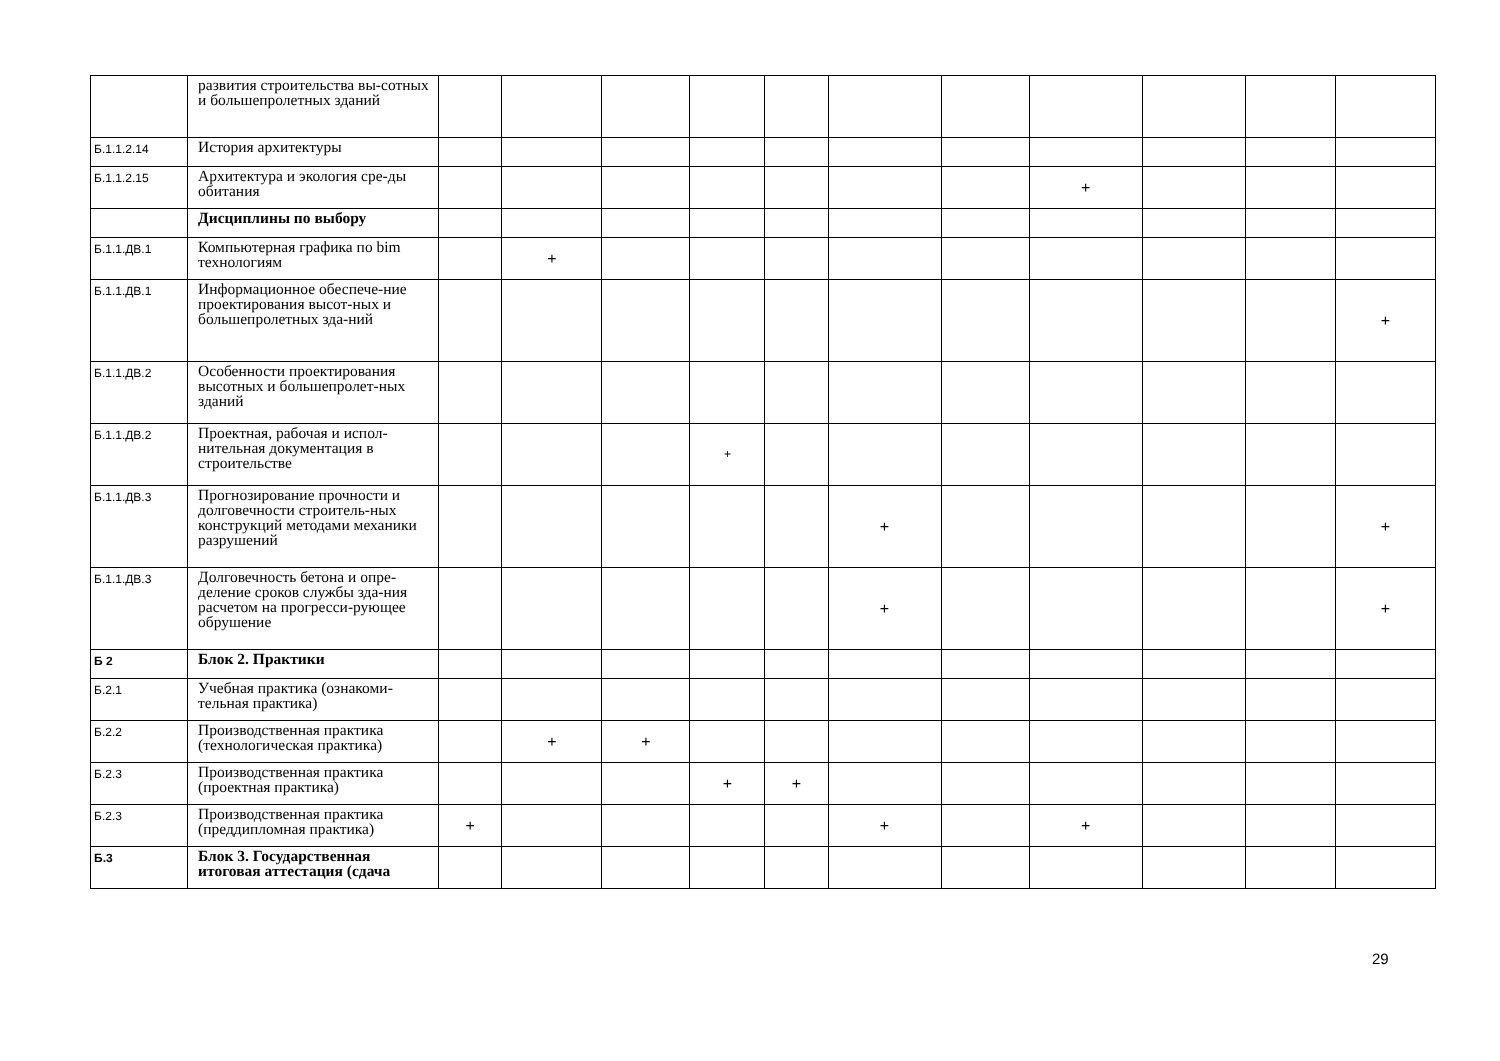| | развития строительства вы-сотных и большепролетных зданий | | | | | | | | | | | |
| Б.1.1.2.14 | История архитектуры | | | | | | | | | | | |
| Б.1.1.2.15 | Архитектура и экология сре-ды обитания | | | | | | | | + | | | |
| | Дисциплины по выбору | | | | | | | | | | | |
| Б.1.1.ДВ.1 | Компьютерная графика по bim технологиям | | + | | | | | | | | | |
| Б.1.1.ДВ.1 | Информационное обеспече-ние проектирования высот-ных и большепролетных зда-ний | | | | | | | | | | | + |
| Б.1.1.ДВ.2 | Особенности проектирования высотных и большепролет-ных зданий | | | | | | | | | | | |
| Б.1.1.ДВ.2 | Проектная, рабочая и испол-нительная документация в строительстве | | | | + | | | | | | | |
| Б.1.1.ДВ.3 | Прогнозирование прочности и долговечности строитель-ных конструкций методами механики разрушений | | | | | | + | | | | | + |
| Б.1.1.ДВ.3 | Долговечность бетона и опре-деление сроков службы зда-ния расчетом на прогресси-рующее обрушение | | | | | | + | | | | | + |
| Б 2 | Блок 2. Практики | | | | | | | | | | | |
| Б.2.1 | Учебная практика (ознакоми-тельная практика) | | | | | | | | | | | |
| Б.2.2 | Производственная практика (технологическая практика) | | + | + | | | | | | | | |
| Б.2.3 | Производственная практика (проектная практика) | | | | + | + | | | | | | |
| Б.2.3 | Производственная практика (преддипломная практика) | + | | | | | + | | + | | | |
| Б.3 | Блок 3. Государственная итоговая аттестация (сдача | | | | | | | | | | | |
29